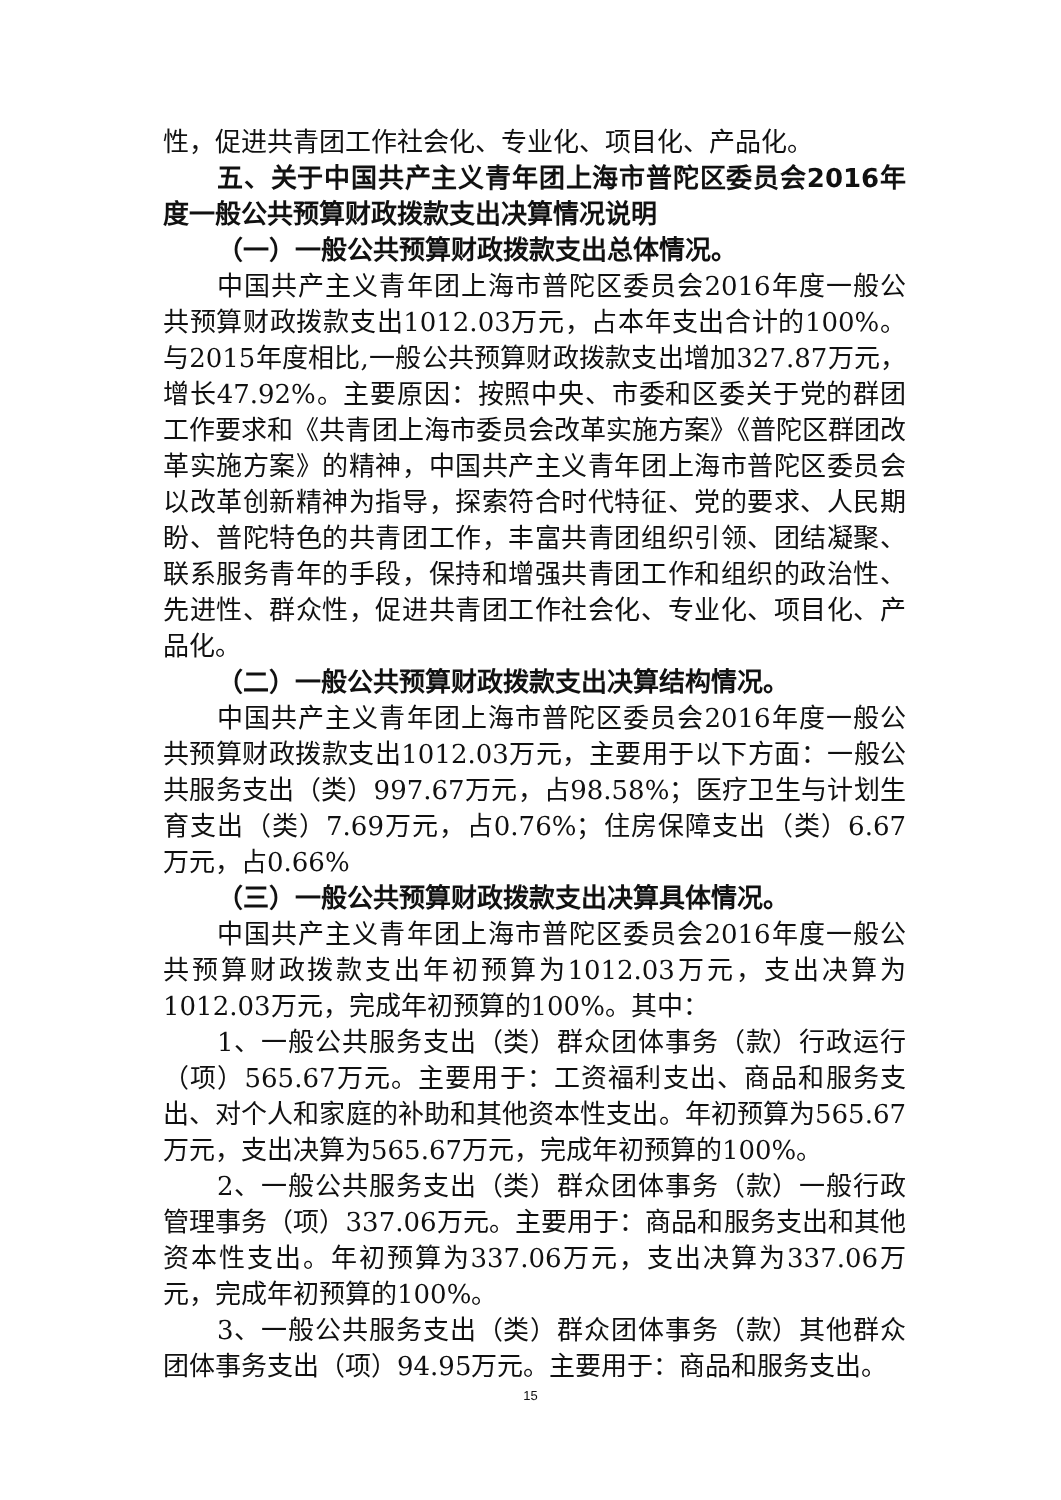性，促进共青团工作社会化、专业化、项目化、产品化。
五、关于中国共产主义青年团上海市普陀区委员会2016年度一般公共预算财政拨款支出决算情况说明
（一）一般公共预算财政拨款支出总体情况。
中国共产主义青年团上海市普陀区委员会2016年度一般公共预算财政拨款支出1012.03万元，占本年支出合计的100%。与2015年度相比,一般公共预算财政拨款支出增加327.87万元，增长47.92%。主要原因：按照中央、市委和区委关于党的群团工作要求和《共青团上海市委员会改革实施方案》《普陀区群团改革实施方案》的精神，中国共产主义青年团上海市普陀区委员会以改革创新精神为指导，探索符合时代特征、党的要求、人民期盼、普陀特色的共青团工作，丰富共青团组织引领、团结凝聚、联系服务青年的手段，保持和增强共青团工作和组织的政治性、先进性、群众性，促进共青团工作社会化、专业化、项目化、产品化。
（二）一般公共预算财政拨款支出决算结构情况。
中国共产主义青年团上海市普陀区委员会2016年度一般公共预算财政拨款支出1012.03万元，主要用于以下方面：一般公共服务支出（类）997.67万元，占98.58%；医疗卫生与计划生育支出（类）7.69万元，占0.76%；住房保障支出（类）6.67万元，占0.66%
（三）一般公共预算财政拨款支出决算具体情况。
中国共产主义青年团上海市普陀区委员会2016年度一般公共预算财政拨款支出年初预算为1012.03万元，支出决算为1012.03万元，完成年初预算的100%。其中：
1、一般公共服务支出（类）群众团体事务（款）行政运行（项）565.67万元。主要用于：工资福利支出、商品和服务支出、对个人和家庭的补助和其他资本性支出。年初预算为565.67万元，支出决算为565.67万元，完成年初预算的100%。
2、一般公共服务支出（类）群众团体事务（款）一般行政管理事务（项）337.06万元。主要用于：商品和服务支出和其他资本性支出。年初预算为337.06万元，支出决算为337.06万元，完成年初预算的100%。
3、一般公共服务支出（类）群众团体事务（款）其他群众团体事务支出（项）94.95万元。主要用于：商品和服务支出。
15